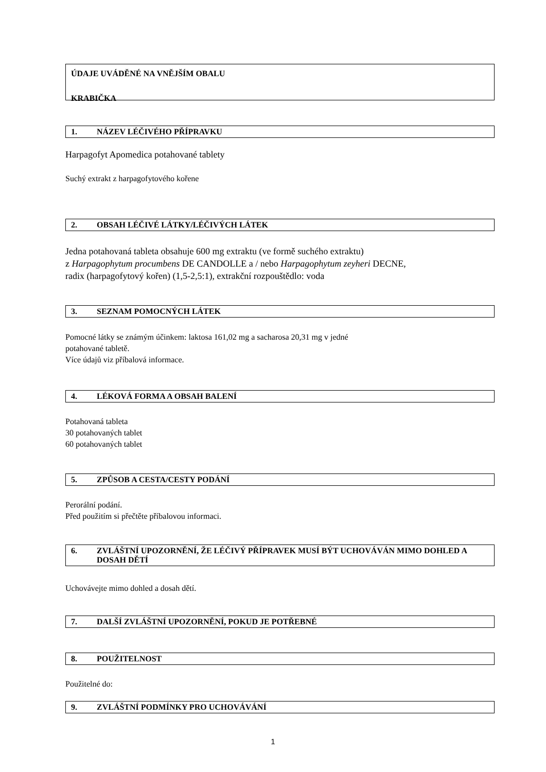ÚDAJE UVÁDĚNÉ NA VNĚJŠÍM OBALU
KRABIČKA
1. NÁZEV LÉČIVÉHO PŘÍPRAVKU
Harpagofyt Apomedica potahované tablety
Suchý extrakt z harpagofytového kořene
2. OBSAH LÉČIVÉ LÁTKY/LÉČIVÝCH LÁTEK
Jedna potahovaná tableta obsahuje 600 mg extraktu (ve formě suchého extraktu)
z Harpagophytum procumbens DE CANDOLLE a / nebo Harpagophytum zeyheri DECNE,
radix (harpagofytový kořen) (1,5-2,5:1), extrakční rozpouštědlo: voda
3. SEZNAM POMOCNÝCH LÁTEK
Pomocné látky se známým účinkem: laktosa 161,02 mg a sacharosa 20,31 mg v jedné
potahované tabletě.
Více údajů viz příbalová informace.
4. LÉKOVÁ FORMA A OBSAH BALENÍ
Potahovaná tableta
30 potahovaných tablet
60 potahovaných tablet
5. ZPŮSOB A CESTA/CESTY PODÁNÍ
Perorální podání.
Před použitím si přečtěte příbalovou informaci.
6. ZVLÁŠTNÍ UPOZORNĚNÍ, ŽE LÉČIVÝ PŘÍPRAVEK MUSÍ BÝT UCHOVÁVÁN MIMO DOHLED A DOSAH DĚTÍ
Uchovávejte mimo dohled a dosah dětí.
7. DALŠÍ ZVLÁŠTNÍ UPOZORNĚNÍ, POKUD JE POTŘEBNÉ
8. POUŽITELNOST
Použitelné do:
9. ZVLÁŠTNÍ PODMÍNKY PRO UCHOVÁVÁNÍ
1